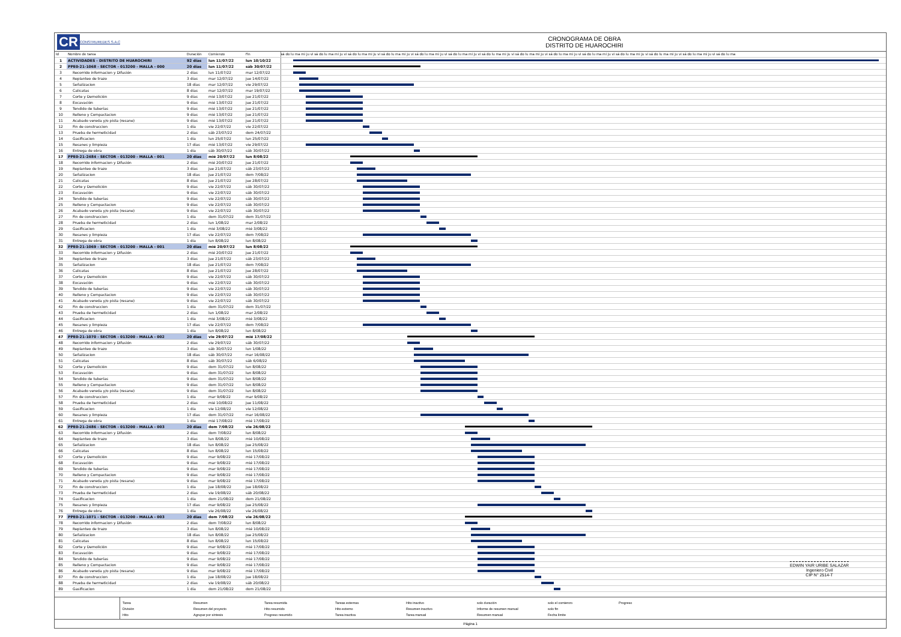CR CONSTRUREDES S.A.C
CRONOGRAMA DE OBRA
DISTRITO DE HUAROCHIRI
| Id | Nombre de tarea | Duración | Comienzo | Fin | sá do lu ma mi ju vi sá do lu ma mi ju vi sá do lu ma mi ju vi sá do lu ma mi ju vi sá do lu ma mi ju vi sá do lu ma mi ju vi sá do lu ma mi ju vi sá do lu ma mi ju vi sá do lu ma mi ju vi sá do lu ma mi ju vi sá do lu ma mi ju vi sá do lu ma mi ju vi sá do lu ma mi ju vi sá do lu ma |
| --- | --- | --- | --- | --- | --- |
| 1 | ACTIVIDADES - DISTRITO DE HUAROCHIRI | 92 días | lun 11/07/22 | lun 10/10/22 | |
| 2 | PPE0-21-1068 - SECTOR - 013200 - MALLA - 000 | 20 días | lun 11/07/22 | sáb 30/07/22 | |
| 3 | Recorrido informacion y Difusión | 2 días | lun 11/07/22 | mar 12/07/22 | |
| 4 | Replanteo de trazo | 3 días | mar 12/07/22 | jue 14/07/22 | |
| 5 | Señalizacion | 18 días | mar 12/07/22 | vie 29/07/22 | |
| 6 | Calicatas | 8 días | mar 12/07/22 | mar 19/07/22 | |
| 7 | Corte y Demolición | 9 días | mié 13/07/22 | jue 21/07/22 | |
| 8 | Excavación | 9 días | mié 13/07/22 | jue 21/07/22 | |
| 9 | Tendido de tuberías | 9 días | mié 13/07/22 | jue 21/07/22 | |
| 10 | Relleno y Compactacion | 9 días | mié 13/07/22 | jue 21/07/22 | |
| 11 | Acabado vereda y/o pista (resane) | 9 días | mié 13/07/22 | jue 21/07/22 | |
| 12 | Fin de construccion | 1 día | vie 22/07/22 | vie 22/07/22 | |
| 13 | Prueba de hermeticidad | 2 días | sáb 23/07/22 | dom 24/07/22 | |
| 14 | Gasificacion | 1 día | lun 25/07/22 | lun 25/07/22 | |
| 15 | Resanes y limpieza | 17 días | mié 13/07/22 | vie 29/07/22 | |
| 16 | Entrega de obra | 1 día | sáb 30/07/22 | sáb 30/07/22 | |
| 17 | PPE0-21-2484 - SECTOR - 013200 - MALLA - 001 | 20 días | mié 20/07/22 | lun 8/08/22 | |
| 18 | Recorrido informacion y Difusión | 2 días | mié 20/07/22 | jue 21/07/22 | |
| 19 | Replanteo de trazo | 3 días | jue 21/07/22 | sáb 23/07/22 | |
| 20 | Señalizacion | 18 días | jue 21/07/22 | dom 7/08/22 | |
| 21 | Calicatas | 8 días | jue 21/07/22 | jue 28/07/22 | |
| 22 | Corte y Demolición | 9 días | vie 22/07/22 | sáb 30/07/22 | |
| 23 | Excavación | 9 días | vie 22/07/22 | sáb 30/07/22 | |
| 24 | Tendido de tuberías | 9 días | vie 22/07/22 | sáb 30/07/22 | |
| 25 | Relleno y Compactacion | 9 días | vie 22/07/22 | sáb 30/07/22 | |
| 26 | Acabado vereda y/o pista (resane) | 9 días | vie 22/07/22 | sáb 30/07/22 | |
| 27 | Fin de construccion | 1 día | dom 31/07/22 | dom 31/07/22 | |
| 28 | Prueba de hermeticidad | 2 días | lun 1/08/22 | mar 2/08/22 | |
| 29 | Gasificacion | 1 día | mié 3/08/22 | mié 3/08/22 | |
| 30 | Resanes y limpieza | 17 días | vie 22/07/22 | dom 7/08/22 | |
| 31 | Entrega de obra | 1 día | lun 8/08/22 | lun 8/08/22 | |
| 32 | PPE0-21-1069 - SECTOR - 013200 - MALLA - 001 | 20 días | mié 20/07/22 | lun 8/08/22 | |
| 33 | Recorrido informacion y Difusión | 2 días | mié 20/07/22 | jue 21/07/22 | |
| 34 | Replanteo de trazo | 3 días | jue 21/07/22 | sáb 23/07/22 | |
| 35 | Señalizacion | 18 días | jue 21/07/22 | dom 7/08/22 | |
| 36 | Calicatas | 8 días | jue 21/07/22 | jue 28/07/22 | |
| 37 | Corte y Demolición | 9 días | vie 22/07/22 | sáb 30/07/22 | |
| 38 | Excavación | 9 días | vie 22/07/22 | sáb 30/07/22 | |
| 39 | Tendido de tuberías | 9 días | vie 22/07/22 | sáb 30/07/22 | |
| 40 | Relleno y Compactacion | 9 días | vie 22/07/22 | sáb 30/07/22 | |
| 41 | Acabado vereda y/o pista (resane) | 9 días | vie 22/07/22 | sáb 30/07/22 | |
| 42 | Fin de construccion | 1 día | dom 31/07/22 | dom 31/07/22 | |
| 43 | Prueba de hermeticidad | 2 días | lun 1/08/22 | mar 2/08/22 | |
| 44 | Gasificacion | 1 día | mié 3/08/22 | mié 3/08/22 | |
| 45 | Resanes y limpieza | 17 días | vie 22/07/22 | dom 7/08/22 | |
| 46 | Entrega de obra | 1 día | lun 8/08/22 | lun 8/08/22 | |
| 47 | PPE0-21-1070 - SECTOR - 013200 - MALLA - 002 | 20 días | vie 29/07/22 | mié 17/08/22 | |
| 48 | Recorrido informacion y Difusión | 2 días | vie 29/07/22 | sáb 30/07/22 | |
| 49 | Replanteo de trazo | 3 días | sáb 30/07/22 | lun 1/08/22 | |
| 50 | Señalizacion | 18 días | sáb 30/07/22 | mar 16/08/22 | |
| 51 | Calicatas | 8 días | sáb 30/07/22 | sáb 6/08/22 | |
| 52 | Corte y Demolición | 9 días | dom 31/07/22 | lun 8/08/22 | |
| 53 | Excavación | 9 días | dom 31/07/22 | lun 8/08/22 | |
| 54 | Tendido de tuberías | 9 días | dom 31/07/22 | lun 8/08/22 | |
| 55 | Relleno y Compactacion | 9 días | dom 31/07/22 | lun 8/08/22 | |
| 56 | Acabado vereda y/o pista (resane) | 9 días | dom 31/07/22 | lun 8/08/22 | |
| 57 | Fin de construccion | 1 día | mar 9/08/22 | mar 9/08/22 | |
| 58 | Prueba de hermeticidad | 2 días | mié 10/08/22 | jue 11/08/22 | |
| 59 | Gasificacion | 1 día | vie 12/08/22 | vie 12/08/22 | |
| 60 | Resanes y limpieza | 17 días | dom 31/07/22 | mar 16/08/22 | |
| 61 | Entrega de obra | 1 día | mié 17/08/22 | mié 17/08/22 | |
| 62 | PPE0-21-2486 - SECTOR - 013200 - MALLA - 003 | 20 días | dom 7/08/22 | vie 26/08/22 | |
| 63 | Recorrido informacion y Difusión | 2 días | dom 7/08/22 | lun 8/08/22 | |
| 64 | Replanteo de trazo | 3 días | lun 8/08/22 | mié 10/08/22 | |
| 65 | Señalizacion | 18 días | lun 8/08/22 | jue 25/08/22 | |
| 66 | Calicatas | 8 días | lun 8/08/22 | lun 15/08/22 | |
| 67 | Corte y Demolición | 9 días | mar 9/08/22 | mié 17/08/22 | |
| 68 | Excavación | 9 días | mar 9/08/22 | mié 17/08/22 | |
| 69 | Tendido de tuberías | 9 días | mar 9/08/22 | mié 17/08/22 | |
| 70 | Relleno y Compactacion | 9 días | mar 9/08/22 | mié 17/08/22 | |
| 71 | Acabado vereda y/o pista (resane) | 9 días | mar 9/08/22 | mié 17/08/22 | |
| 72 | Fin de construccion | 1 día | jue 18/08/22 | jue 18/08/22 | |
| 73 | Prueba de hermeticidad | 2 días | vie 19/08/22 | sáb 20/08/22 | |
| 74 | Gasificacion | 1 día | dom 21/08/22 | dom 21/08/22 | |
| 75 | Resanes y limpieza | 17 días | mar 9/08/22 | jue 25/08/22 | |
| 76 | Entrega de obra | 1 día | vie 26/08/22 | vie 26/08/22 | |
| 77 | PPE0-21-1071 - SECTOR - 013200 - MALLA - 003 | 20 días | dom 7/08/22 | vie 26/08/22 | |
| 78 | Recorrido informacion y Difusión | 2 días | dom 7/08/22 | lun 8/08/22 | |
| 79 | Replanteo de trazo | 3 días | lun 8/08/22 | mié 10/08/22 | |
| 80 | Señalizacion | 18 días | lun 8/08/22 | jue 25/08/22 | |
| 81 | Calicatas | 8 días | lun 8/08/22 | lun 15/08/22 | |
| 82 | Corte y Demolición | 9 días | mar 9/08/22 | mié 17/08/22 | |
| 83 | Excavación | 9 días | mar 9/08/22 | mié 17/08/22 | |
| 84 | Tendido de tuberías | 9 días | mar 9/08/22 | mié 17/08/22 | |
| 85 | Relleno y Compactacion | 9 días | mar 9/08/22 | mié 17/08/22 | |
| 86 | Acabado vereda y/o pista (resane) | 9 días | mar 9/08/22 | mié 17/08/22 | |
| 87 | Fin de construccion | 1 día | jue 18/08/22 | jue 18/08/22 | |
| 88 | Prueba de hermeticidad | 2 días | vie 19/08/22 | sáb 20/08/22 | |
| 89 | Gasificacion | 1 día | dom 21/08/22 | dom 21/08/22 | |
Tarea
División
Hito
Resumen
Resumen del proyecto
Agrupar por síntesis
Tarea resumida
Hito resumido
Progreso resumido
Tareas externas
Hito externo
Tarea inactiva
Hito inactivo
Resumen inactivo
Tarea manual
solo duración
Informe de resumen manual
Resumen manual
solo el comienzo
solo fin
Fecha límite
Progreso
Página 1
EDWIN YAIR URIBE SALAZAR
Ingeniero Civil
CIP N° 2514-T